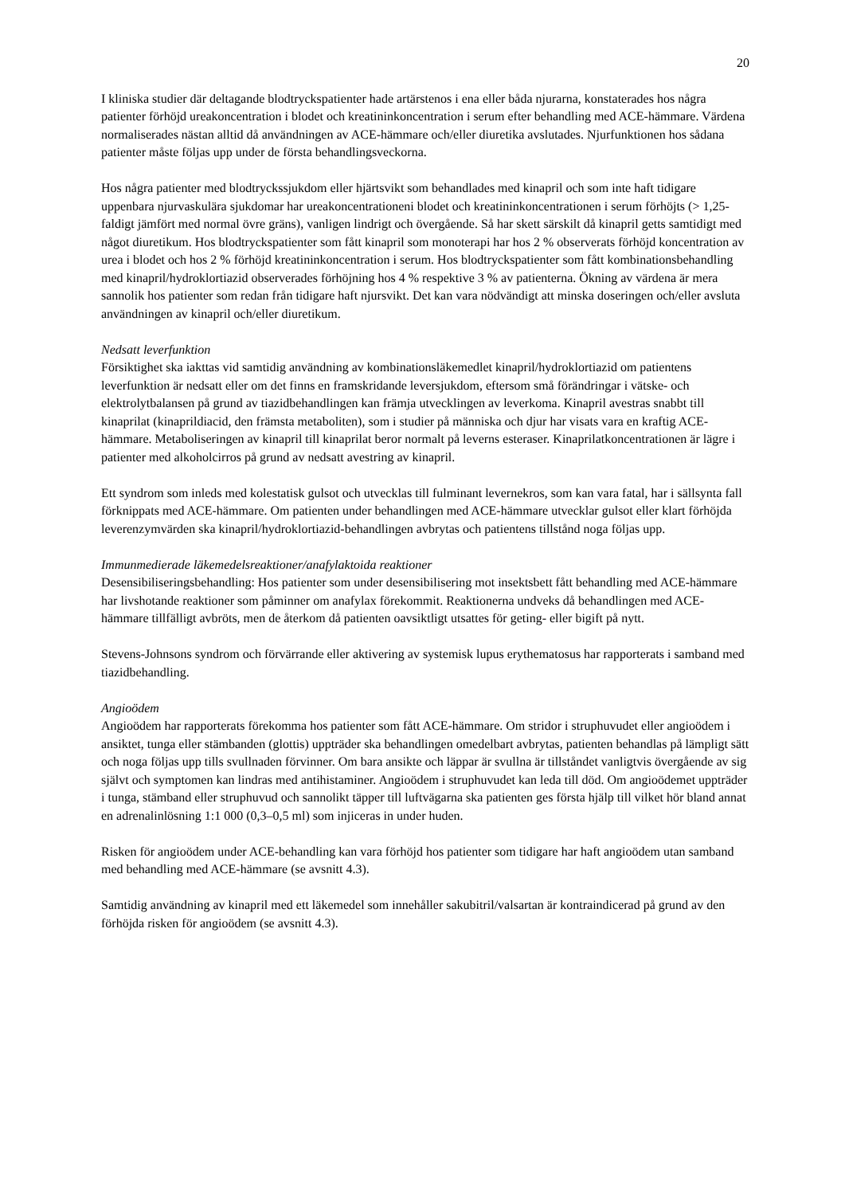20
I kliniska studier där deltagande blodtryckspatienter hade artärstenos i ena eller båda njurarna, konstaterades hos några patienter förhöjd ureakoncentration i blodet och kreatininkoncentration i serum efter behandling med ACE-hämmare. Värdena normaliserades nästan alltid då användningen av ACE-hämmare och/eller diuretika avslutades. Njurfunktionen hos sådana patienter måste följas upp under de första behandlingsveckorna.
Hos några patienter med blodtryckssjukdom eller hjärtsvikt som behandlades med kinapril och som inte haft tidigare uppenbara njurvaskulära sjukdomar har ureakoncentrationeni blodet och kreatininkoncentrationen i serum förhöjts (> 1,25-faldigt jämfört med normal övre gräns), vanligen lindrigt och övergående. Så har skett särskilt då kinapril getts samtidigt med något diuretikum. Hos blodtryckspatienter som fått kinapril som monoterapi har hos 2 % observerats förhöjd koncentration av urea i blodet och hos 2 % förhöjd kreatininkoncentration i serum. Hos blodtryckspatienter som fått kombinationsbehandling med kinapril/hydroklortiazid observerades förhöjning hos 4 % respektive 3 % av patienterna. Ökning av värdena är mera sannolik hos patienter som redan från tidigare haft njursvikt. Det kan vara nödvändigt att minska doseringen och/eller avsluta användningen av kinapril och/eller diuretikum.
Nedsatt leverfunktion
Försiktighet ska iakttas vid samtidig användning av kombinationsläkemedlet kinapril/hydroklortiazid om patientens leverfunktion är nedsatt eller om det finns en framskridande leversjukdom, eftersom små förändringar i vätske- och elektrolytbalansen på grund av tiazidbehandlingen kan främja utvecklingen av leverkoma. Kinapril avestras snabbt till kinaprilat (kinaprildiacid, den främsta metaboliten), som i studier på människa och djur har visats vara en kraftig ACE-hämmare. Metaboliseringen av kinapril till kinaprilat beror normalt på leverns esteraser. Kinaprilatkoncentrationen är lägre i patienter med alkoholcirros på grund av nedsatt avestring av kinapril.
Ett syndrom som inleds med kolestatisk gulsot och utvecklas till fulminant levernekros, som kan vara fatal, har i sällsynta fall förknippats med ACE-hämmare. Om patienten under behandlingen med ACE-hämmare utvecklar gulsot eller klart förhöjda leverenzymvärden ska kinapril/hydroklortiazid-behandlingen avbrytas och patientens tillstånd noga följas upp.
Immunmedierade läkemedelsreaktioner/anafylaktoida reaktioner
Desensibiliseringsbehandling: Hos patienter som under desensibilisering mot insektsbett fått behandling med ACE-hämmare har livshotande reaktioner som påminner om anafylax förekommit. Reaktionerna undveks då behandlingen med ACE-hämmare tillfälligt avbröts, men de återkom då patienten oavsiktligt utsattes för geting- eller bigift på nytt.
Stevens-Johnsons syndrom och förvärrande eller aktivering av systemisk lupus erythematosus har rapporterats i samband med tiazidbehandling.
Angioödem
Angioödem har rapporterats förekomma hos patienter som fått ACE-hämmare. Om stridor i struphuvudet eller angioödem i ansiktet, tunga eller stämbanden (glottis) uppträder ska behandlingen omedelbart avbrytas, patienten behandlas på lämpligt sätt och noga följas upp tills svullnaden förvinner. Om bara ansikte och läppar är svullna är tillståndet vanligtvis övergående av sig självt och symptomen kan lindras med antihistaminer. Angioödem i struphuvudet kan leda till död. Om angioödemet uppträder i tunga, stämband eller struphuvud och sannolikt täpper till luftvägarna ska patienten ges första hjälp till vilket hör bland annat en adrenalinlösning 1:1 000 (0,3–0,5 ml) som injiceras in under huden.
Risken för angioödem under ACE-behandling kan vara förhöjd hos patienter som tidigare har haft angioödem utan samband med behandling med ACE-hämmare (se avsnitt 4.3).
Samtidig användning av kinapril med ett läkemedel som innehåller sakubitril/valsartan är kontraindicerad på grund av den förhöjda risken för angioödem (se avsnitt 4.3).